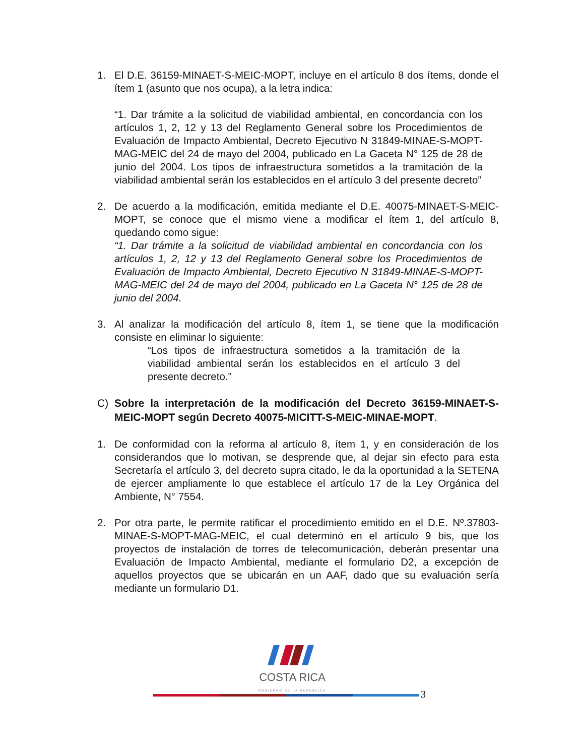1. El D.E. 36159-MINAET-S-MEIC-MOPT, incluye en el artículo 8 dos ítems, donde el ítem 1 (asunto que nos ocupa), a la letra indica:
“1. Dar trámite a la solicitud de viabilidad ambiental, en concordancia con los artículos 1, 2, 12 y 13 del Reglamento General sobre los Procedimientos de Evaluación de Impacto Ambiental, Decreto Ejecutivo N 31849-MINAE-S-MOPT-MAG-MEIC del 24 de mayo del 2004, publicado en La Gaceta N° 125 de 28 de junio del 2004. Los tipos de infraestructura sometidos a la tramitación de la viabilidad ambiental serán los establecidos en el artículo 3 del presente decreto”
2. De acuerdo a la modificación, emitida mediante el D.E. 40075-MINAET-S-MEIC-MOPT, se conoce que el mismo viene a modificar el ítem 1, del artículo 8, quedando como sigue:
“1. Dar trámite a la solicitud de viabilidad ambiental en concordancia con los artículos 1, 2, 12 y 13 del Reglamento General sobre los Procedimientos de Evaluación de Impacto Ambiental, Decreto Ejecutivo N 31849-MINAE-S-MOPT-MAG-MEIC del 24 de mayo del 2004, publicado en La Gaceta N° 125 de 28 de junio del 2004.
3. Al analizar la modificación del artículo 8, ítem 1, se tiene que la modificación consiste en eliminar lo siguiente:
“Los tipos de infraestructura sometidos a la tramitación de la viabilidad ambiental serán los establecidos en el artículo 3 del presente decreto.”
C) Sobre la interpretación de la modificación del Decreto 36159-MINAET-S-MEIC-MOPT según Decreto 40075-MICITT-S-MEIC-MINAE-MOPT.
1. De conformidad con la reforma al artículo 8, ítem 1, y en consideración de los considerandos que lo motivan, se desprende que, al dejar sin efecto para esta Secretaría el artículo 3, del decreto supra citado, le da la oportunidad a la SETENA de ejercer ampliamente lo que establece el artículo 17 de la Ley Orgánica del Ambiente, N° 7554.
2. Por otra parte, le permite ratificar el procedimiento emitido en el D.E. Nº.37803-MINAE-S-MOPT-MAG-MEIC, el cual determinó en el artículo 9 bis, que los proyectos de instalación de torres de telecomunicación, deberán presentar una Evaluación de Impacto Ambiental, mediante el formulario D2, a excepción de aquellos proyectos que se ubicarán en un AAF, dado que su evaluación sería mediante un formulario D1.
COSTA RICA
GOBIERNO DE LA REPÚBLICA
3